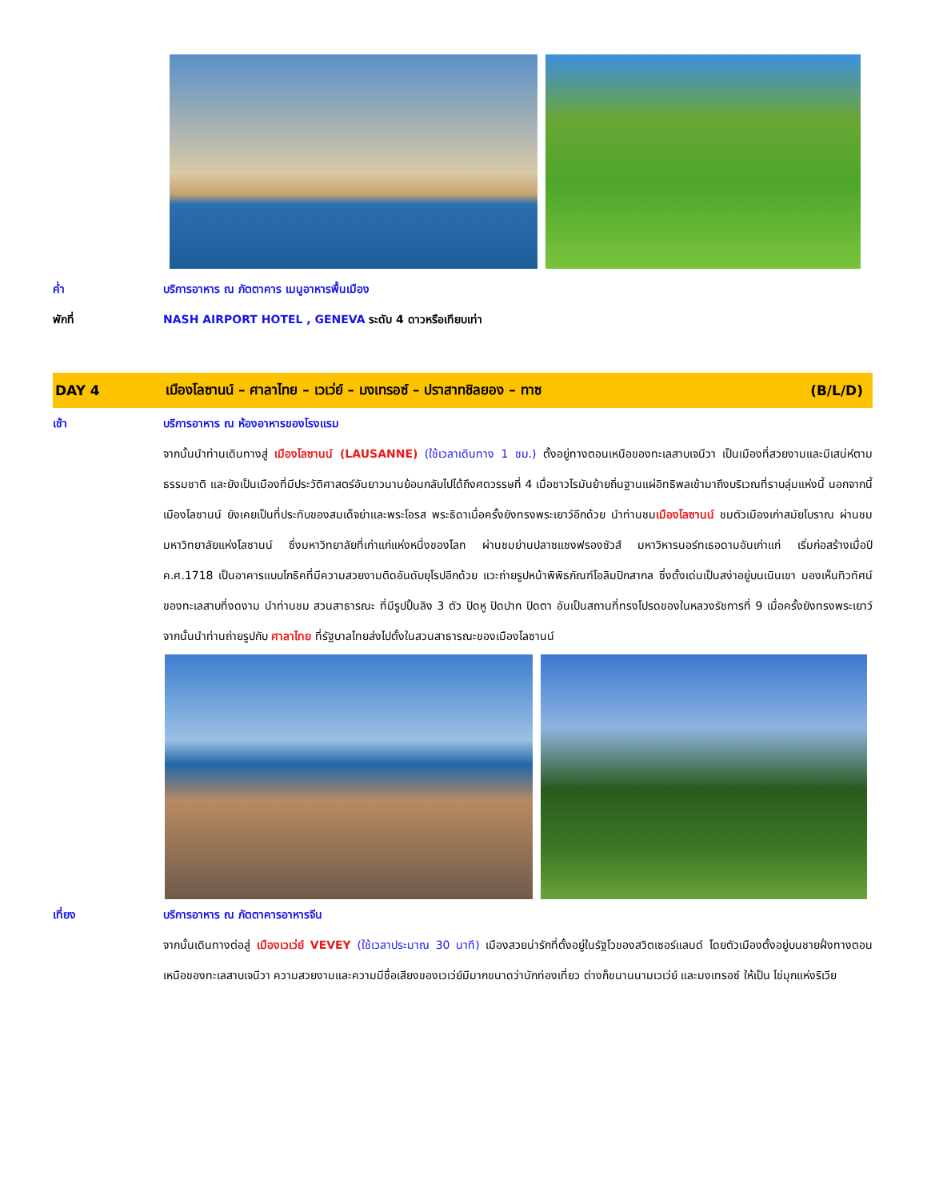ค่ำ
บริการอาหาร ณ ภัตตาคาร เมนูอาหารพื้นเมือง
พักที่
NASH AIRPORT HOTEL , GENEVA ระดับ 4 ดาวหรือเทียบเท่า
DAY 4
เมืองโลซานน์ – ศาลาไทย – เวเว่ย์ – มงเทรอซ์ – ปราสาทชิลยอง – ทาซ
(B/L/D)
เช้า
บริการอาหาร ณ ห้องอาหารของโรงแรม
จากนั้นนำท่านเดินทางสู่ เมืองโลซานน์ (LAUSANNE) (ใช้เวลาเดินทาง 1 ชม.) ตั้งอยู่ทางตอนเหนือของทะเลสาบเจนีวา เป็นเมืองที่สวยงามและมีเสน่ห์ตามธรรมชาติ และยังเป็นเมืองที่มีประวัติศาสตร์อันยาวนานย้อนกลับไปได้ถึงศตวรรษที่ 4 เมื่อชาวโรมันย้ายถิ่นฐานแผ่อิทธิพลเข้ามาถึงบริเวณที่ราบลุ่มแห่งนี้ นอกจากนี้เมืองโลซานน์ ยังเคยเป็นที่ประทับของสมเด็จย่าและพระโอรส พระธิดาเมื่อครั้งยังทรงพระเยาว์อีกด้วย นำท่านชมเมืองโลซานน์ ชมตัวเมืองเก่าสมัยโบราณ ผ่านชมมหาวิทยาลัยแห่งโลซานน์ ซึ่งมหาวิทยาลัยที่เก่าแก่แห่งหนึ่งของโลก ผ่านชมย่านปลาซแซงฟรองซัวส์ มหาวิหารนอร์ทเธอดามอันเก่าแก่ เริ่มก่อสร้างเมื่อปี ค.ศ.1718 เป็นอาคารแบบโกธิคที่มีความสวยงามติดอันดับยุโรปอีกด้วย แวะถ่ายรูปหน้าพิพิธภัณฑ์โอลิมปิกสากล ซึ่งตั้งเด่นเป็นสง่าอยู่บนเนินเขา มองเห็นทิวทัศน์ของทะเลสาบที่งดงาม นำท่านชม สวนสาธารณะ ที่มีรูปปั้นลิง 3 ตัว ปิดหู ปิดปาก ปิดตา อันเป็นสถานที่ทรงโปรดของในหลวงรัชการที่ 9 เมื่อครั้งยังทรงพระเยาว์ จากนั้นนำท่านถ่ายรูปกับ ศาลาไทย ที่รัฐบาลไทยส่งไปตั้งในสวนสาธารณะของเมืองโลซานน์
เที่ยง บริการอาหาร ณ ภัตตาคารอาหารจีน
จากนั้นเดินทางต่อสู่ เมืองเวเว่ย์ VEVEY (ใช้เวลาประมาณ 30 นาที) เมืองสวยน่ารักที่ตั้งอยู่ในรัฐโวของสวิตเซอร์แลนด์ โดยตัวเมืองตั้งอยู่บนชายฝั่งทางตอนเหนือของทะเลสาบเจนีวา ความสวยงามและความมีชื่อเสียงของเวเว่ย์มีมากขนาดว่านักท่องเที่ยว ต่างก็ขนานนามเวเว่ย์ และมงเทรอซ์ ให้เป็น ไข่มุกแห่งริเวีย